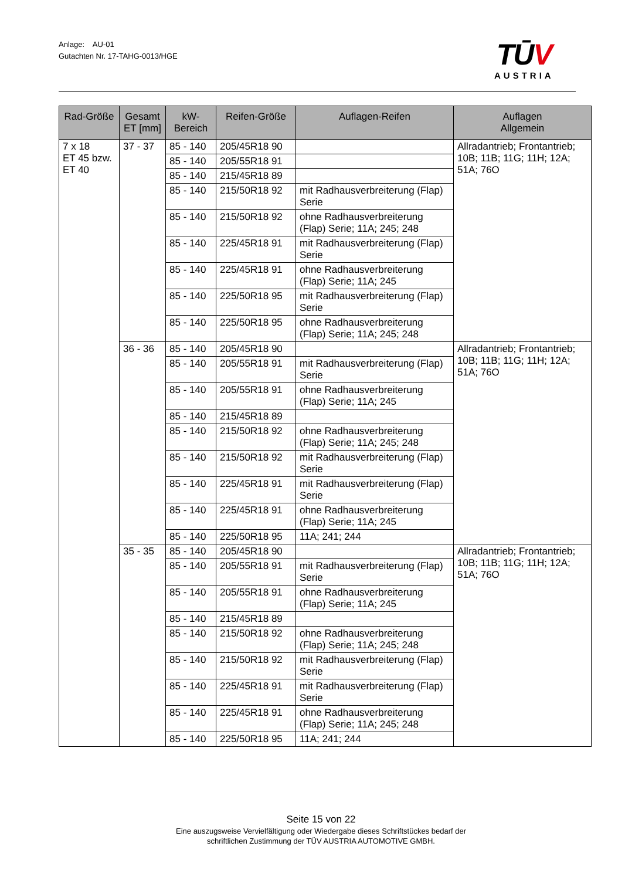Anlage: AU-01
Gutachten Nr. 17-TAHG-0013/HGE
TŪV
AUSTRIA
| Rad-Größe | Gesamt ET [mm] | kW- Bereich | Reifen-Größe | Auflagen-Reifen | Auflagen Allgemein |
| --- | --- | --- | --- | --- | --- |
| 7 x 18 ET 45 bzw. ET 40 | 37 - 37 | 85 - 140 | 205/45R18 90 | | Allradantrieb; Frontantrieb; 10B; 11B; 11G; 11H; 12A; 51A; 76O |
| | | 85 - 140 | 205/55R18 91 | | |
| | | 85 - 140 | 215/45R18 89 | | |
| | | 85 - 140 | 215/50R18 92 | mit Radhausverbreiterung (Flap) Serie | |
| | | 85 - 140 | 215/50R18 92 | ohne Radhausverbreiterung (Flap) Serie; 11A; 245; 248 | |
| | | 85 - 140 | 225/45R18 91 | mit Radhausverbreiterung (Flap) Serie | |
| | | 85 - 140 | 225/45R18 91 | ohne Radhausverbreiterung (Flap) Serie; 11A; 245 | |
| | | 85 - 140 | 225/50R18 95 | mit Radhausverbreiterung (Flap) Serie | |
| | | 85 - 140 | 225/50R18 95 | ohne Radhausverbreiterung (Flap) Serie; 11A; 245; 248 | |
| | 36 - 36 | 85 - 140 | 205/45R18 90 | | Allradantrieb; Frontantrieb; 10B; 11B; 11G; 11H; 12A; 51A; 76O |
| | | 85 - 140 | 205/55R18 91 | mit Radhausverbreiterung (Flap) Serie | |
| | | 85 - 140 | 205/55R18 91 | ohne Radhausverbreiterung (Flap) Serie; 11A; 245 | |
| | | 85 - 140 | 215/45R18 89 | | |
| | | 85 - 140 | 215/50R18 92 | ohne Radhausverbreiterung (Flap) Serie; 11A; 245; 248 | |
| | | 85 - 140 | 215/50R18 92 | mit Radhausverbreiterung (Flap) Serie | |
| | | 85 - 140 | 225/45R18 91 | mit Radhausverbreiterung (Flap) Serie | |
| | | 85 - 140 | 225/45R18 91 | ohne Radhausverbreiterung (Flap) Serie; 11A; 245 | |
| | | 85 - 140 | 225/50R18 95 | 11A; 241; 244 | |
| | 35 - 35 | 85 - 140 | 205/45R18 90 | | Allradantrieb; Frontantrieb; 10B; 11B; 11G; 11H; 12A; 51A; 76O |
| | | 85 - 140 | 205/55R18 91 | mit Radhausverbreiterung (Flap) Serie | |
| | | 85 - 140 | 205/55R18 91 | ohne Radhausverbreiterung (Flap) Serie; 11A; 245 | |
| | | 85 - 140 | 215/45R18 89 | | |
| | | 85 - 140 | 215/50R18 92 | ohne Radhausverbreiterung (Flap) Serie; 11A; 245; 248 | |
| | | 85 - 140 | 215/50R18 92 | mit Radhausverbreiterung (Flap) Serie | |
| | | 85 - 140 | 225/45R18 91 | mit Radhausverbreiterung (Flap) Serie | |
| | | 85 - 140 | 225/45R18 91 | ohne Radhausverbreiterung (Flap) Serie; 11A; 245; 248 | |
| | | 85 - 140 | 225/50R18 95 | 11A; 241; 244 | |
Seite 15 von 22
Eine auszugsweise Vervielfältigung oder Wiedergabe dieses Schriftstückes bedarf der
schriftlichen Zustimmung der TÜV AUSTRIA AUTOMOTIVE GMBH.